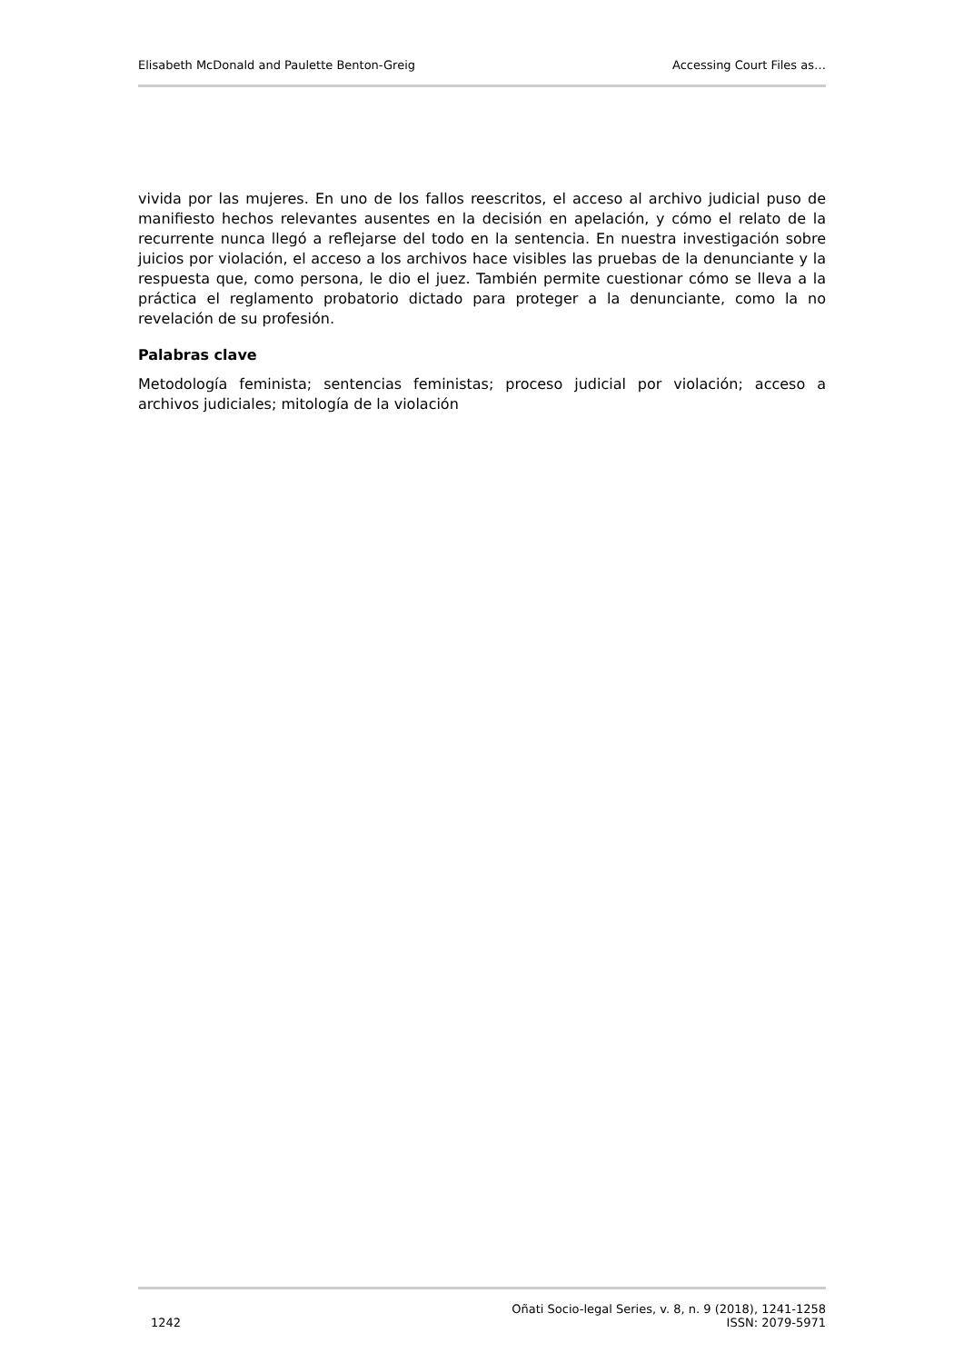Elisabeth McDonald and Paulette Benton-Greig Accessing Court Files as…
vivida por las mujeres. En uno de los fallos reescritos, el acceso al archivo judicial puso de manifiesto hechos relevantes ausentes en la decisión en apelación, y cómo el relato de la recurrente nunca llegó a reflejarse del todo en la sentencia. En nuestra investigación sobre juicios por violación, el acceso a los archivos hace visibles las pruebas de la denunciante y la respuesta que, como persona, le dio el juez. También permite cuestionar cómo se lleva a la práctica el reglamento probatorio dictado para proteger a la denunciante, como la no revelación de su profesión.
Palabras clave
Metodología feminista; sentencias feministas; proceso judicial por violación; acceso a archivos judiciales; mitología de la violación
1242 Oñati Socio-legal Series, v. 8, n. 9 (2018), 1241-1258
ISSN: 2079-5971